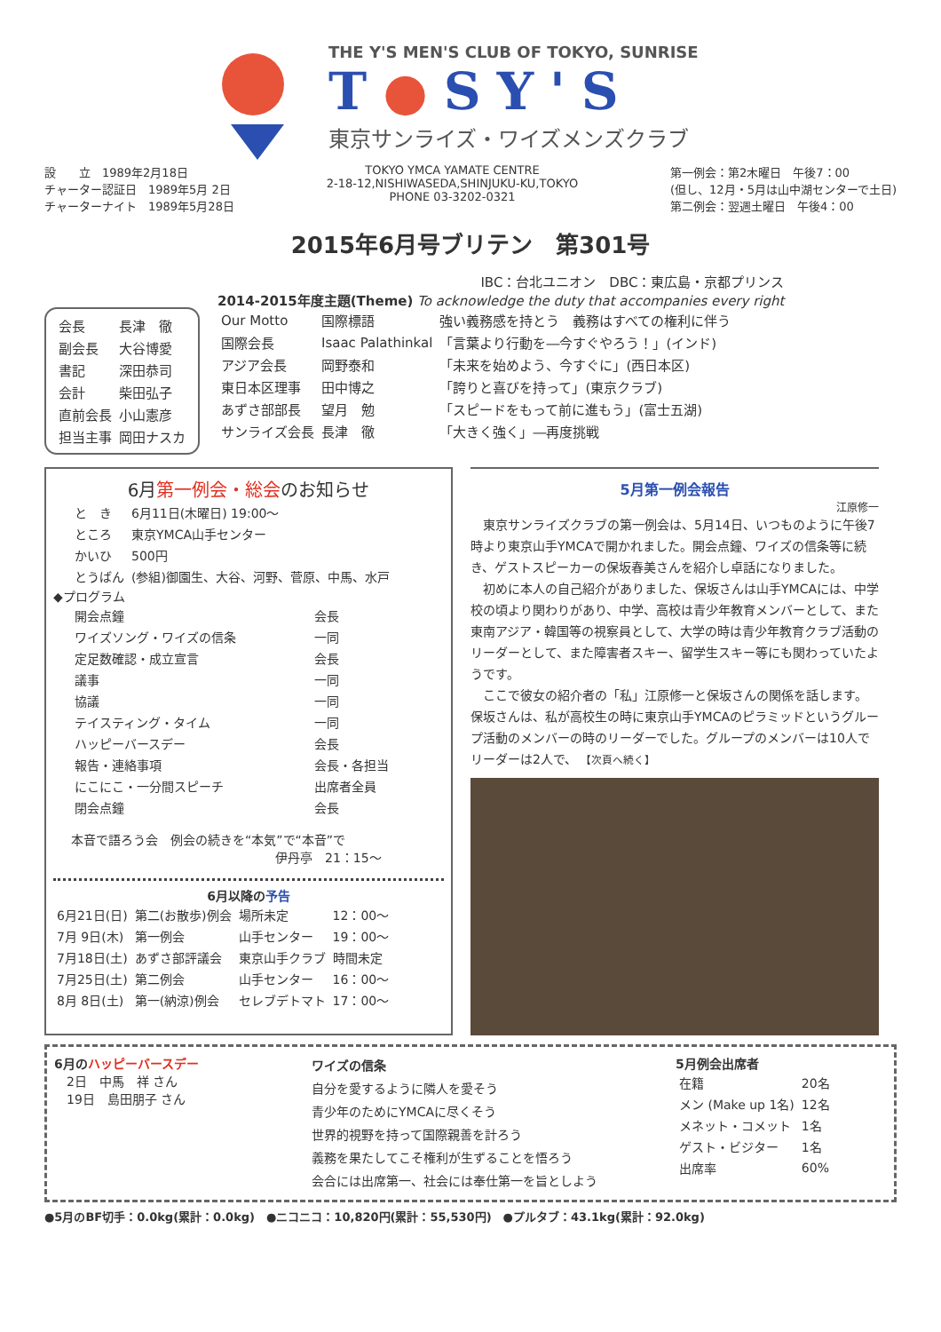THE Y'S MEN'S CLUB OF TOKYO, SUNRISE
T●SY'S
東京サンライズ・ワイズメンズクラブ
設　　立　1989年2月18日
チャーター認証日　1989年5月 2日
チャーターナイト　1989年5月28日
TOKYO YMCA YAMATE CENTRE
2-18-12,NISHIWASEDA,SHINJUKU-KU,TOKYO
PHONE 03-3202-0321
第一例会：第2木曜日　午後7：00
(但し、12月・5月は山中湖センターで土日)
第二例会：翌週土曜日　午後4：00
2015年6月号ブリテン　第301号
| 会長 | 長津 徹 |
| 副会長 | 大谷博愛 |
| 書記 | 深田恭司 |
| 会計 | 柴田弘子 |
| 直前会長 | 小山憲彦 |
| 担当主事 | 岡田ナスカ |
IBC：台北ユニオン　DBC：東広島・京都プリンス
2014-2015年度主題(Theme) To acknowledge the duty that accompanies every right
| Our Motto | 国際標語 | 強い義務感を持とう 義務はすべての権利に伴う |
| 国際会長 | Isaac Palathinkal | 「言葉より行動を―今すぐやろう！」(インド) |
| アジア会長 | 岡野泰和 | 「未来を始めよう、今すぐに」(西日本区) |
| 東日本区理事 | 田中博之 | 「誇りと喜びを持って」(東京クラブ) |
| あずさ部部長 | 望月 勉 | 「スピードをもって前に進もう」(富士五湖) |
| サンライズ会長 | 長津 徹 | 「大きく強く」―再度挑戦 |
6月第一例会・総会のお知らせ
| と き | 6月11日(木曜日) 19:00～ |
| ところ | 東京YMCA山手センター |
| かいひ | 500円 |
| とうばん | (参組)御園生、大谷、河野、菅原、中馬、水戸 |
◆プログラム
| 開会点鐘 | 会長 |
| ワイズソング・ワイズの信条 | 一同 |
| 定足数確認・成立宣言 | 会長 |
| 議事 | 一同 |
| 協議 | 一同 |
| テイスティング・タイム | 一同 |
| ハッピーバースデー | 会長 |
| 報告・連絡事項 | 会長・各担当 |
| にこにこ・一分間スピーチ | 出席者全員 |
| 閉会点鐘 | 会長 |
本音で語ろう会　例会の続きを“本気”で“本音”で
伊丹亭　21：15～
6月以降の予告
| 6月21日(日) | 第二(お散歩)例会 | 場所未定 | 12：00～ |
| 7月 9日(木) | 第一例会 | 山手センター | 19：00～ |
| 7月18日(土) | あずさ部評議会 | 東京山手クラブ | 時間未定 |
| 7月25日(土) | 第二例会 | 山手センター | 16：00～ |
| 8月 8日(土) | 第一(納涼)例会 | セレブデトマト | 17：00～ |
5月第一例会報告
江原修一
東京サンライズクラブの第一例会は、5月14日、いつものように午後7時より東京山手YMCAで開かれました。開会点鐘、ワイズの信条等に続き、ゲストスピーカーの保坂春美さんを紹介し卓話になりました。
初めに本人の自己紹介がありました、保坂さんは山手YMCAには、中学校の頃より関わりがあり、中学、高校は青少年教育メンバーとして、また東南アジア・韓国等の視察員として、大学の時は青少年教育クラブ活動のリーダーとして、また障害者スキー、留学生スキー等にも関わっていたようです。
ここで彼女の紹介者の「私」江原修一と保坂さんの関係を話します。保坂さんは、私が高校生の時に東京山手YMCAのピラミッドというグループ活動のメンバーの時のリーダーでした。グループのメンバーは10人でリーダーは2人で、 【次頁へ続く】
6月のハッピーバースデー
　2日　中馬　祥 さん
　19日　島田朋子 さん
ワイズの信条
自分を愛するように隣人を愛そう
青少年のためにYMCAに尽くそう
世界的視野を持って国際親善を計ろう
義務を果たしてこそ権利が生ずることを悟ろう
会合には出席第一、社会には奉仕第一を旨としよう
5月例会出席者
| 在籍 | 20名 |
| メン (Make up 1名) | 12名 |
| メネット・コメット | 1名 |
| ゲスト・ビジター | 1名 |
| 出席率 | 60% |
●5月のBF切手：0.0kg(累計：0.0kg)　●ニコニコ：10,820円(累計：55,530円)　●プルタブ：43.1kg(累計：92.0kg)